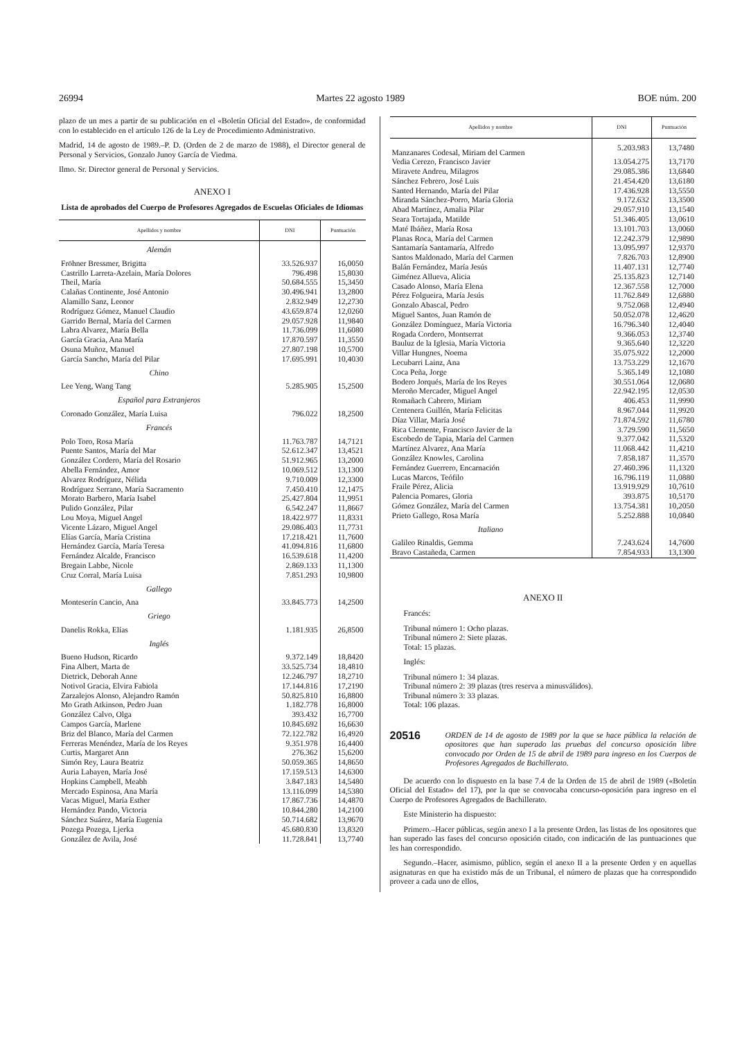26994 Martes 22 agosto 1989 BOE núm. 200
plazo de un mes a partir de su publicación en el «Boletín Oficial del Estado», de conformidad con lo establecido en el artículo 126 de la Ley de Procedimiento Administrativo.
Madrid, 14 de agosto de 1989.–P. D. (Orden de 2 de marzo de 1988), el Director general de Personal y Servicios, Gonzalo Junoy García de Viedma.
Ilmo. Sr. Director general de Personal y Servicios.
ANEXO I
Lista de aprobados del Cuerpo de Profesores Agregados de Escuelas Oficiales de Idiomas
| Apellidos y nombre | DNI | Puntuación |
| --- | --- | --- |
| Alemán | | |
| Fröhner Bressmer, Brigitta | 33.526.937 | 16,0050 |
| Castrillo Larreta-Azelain, María Dolores | 796.498 | 15,8030 |
| Theil, María | 50.684.555 | 15,3450 |
| Calañas Continente, José Antonio | 30.496.941 | 13,2800 |
| Alamillo Sanz, Leonor | 2.832.949 | 12,2730 |
| Rodríguez Gómez, Manuel Claudio | 43.659.874 | 12,0260 |
| Garrido Bernal, María del Carmen | 29.057.928 | 11,9840 |
| Labra Alvarez, María Bella | 11.736.099 | 11,6080 |
| García Gracia, Ana María | 17.870.597 | 11,3550 |
| Osuna Muñoz, Manuel | 27.807.198 | 10,5700 |
| García Sancho, María del Pilar | 17.695.991 | 10,4030 |
| Chino | | |
| Lee Yeng, Wang Tang | 5.285.905 | 15,2500 |
| Español para Extranjeros | | |
| Coronado González, María Luisa | 796.022 | 18,2500 |
| Francés | | |
| Polo Toro, Rosa María | 11.763.787 | 14,7121 |
| Puente Santos, María del Mar | 52.612.347 | 13,4521 |
| González Cordero, María del Rosario | 51.912.965 | 13,2000 |
| Abella Fernández, Amor | 10.069.512 | 13,1300 |
| Alvarez Rodríguez, Nélida | 9.710.009 | 12,3300 |
| Rodríguez Serrano, María Sacramento | 7.450.410 | 12,1475 |
| Morato Barbero, María Isabel | 25.427.804 | 11,9951 |
| Pulido González, Pilar | 6.542.247 | 11,8667 |
| Lou Moya, Miguel Angel | 18.422.977 | 11,8331 |
| Vicente Lázaro, Miguel Angel | 29.086.403 | 11,7731 |
| Elías García, María Cristina | 17.218.421 | 11,7600 |
| Hernández García, María Teresa | 41.094.816 | 11,6800 |
| Fernández Alcalde, Francisco | 16.539.618 | 11,4200 |
| Bregain Labbe, Nicole | 2.869.133 | 11,1300 |
| Cruz Corral, María Luisa | 7.851.293 | 10,9800 |
| Gallego | | |
| Monteserín Cancio, Ana | 33.845.773 | 14,2500 |
| Griego | | |
| Danelis Rokka, Elías | 1.181.935 | 26,8500 |
| Inglés | | |
| Bueno Hudson, Ricardo | 9.372.149 | 18,8420 |
| Fina Albert, Marta de | 33.525.734 | 18,4810 |
| Dietrick, Deborah Anne | 12.246.797 | 18,2710 |
| Notivol Gracia, Elvira Fabiola | 17.144.816 | 17,2190 |
| Zarzalejos Alonso, Alejandro Ramón | 50.825.810 | 16,8800 |
| Mo Grath Atkinson, Pedro Juan | 1.182.778 | 16,8000 |
| González Calvo, Olga | 393.432 | 16,7700 |
| Campos García, Marlene | 10.845.692 | 16,6630 |
| Briz del Blanco, María del Carmen | 72.122.782 | 16,4920 |
| Ferreras Menéndez, María de los Reyes | 9.351.978 | 16,4400 |
| Curtis, Margaret Ann | 276.362 | 15,6200 |
| Simón Rey, Laura Beatriz | 50.059.365 | 14,8650 |
| Auria Labayen, María José | 17.159.513 | 14,6300 |
| Hopkins Campbell, Meabh | 3.847.183 | 14,5480 |
| Mercado Espinosa, Ana María | 13.116.099 | 14,5380 |
| Vacas Miguel, María Esther | 17.867.736 | 14,4870 |
| Hernández Pando, Victoria | 10.844.280 | 14,2100 |
| Sánchez Suárez, María Eugenia | 50.714.682 | 13,9670 |
| Pozega Pozega, Ljerka | 45.680.830 | 13,8320 |
| González de Avila, José | 11.728.841 | 13,7740 |
| Apellidos y nombre | DNI | Puntuación |
| --- | --- | --- |
| Manzanares Codesal, Miriam del Carmen | 5.203.983 | 13,7480 |
| Vedia Cerezo, Francisco Javier | 13.054.275 | 13,7170 |
| Miravete Andreu, Milagros | 29.085.386 | 13,6840 |
| Sánchez Febrero, José Luis | 21.454.420 | 13,6180 |
| Santed Hernando, María del Pilar | 17.436.928 | 13,5550 |
| Miranda Sánchez-Porro, María Gloria | 9.172.632 | 13,3500 |
| Abad Martínez, Amalia Pilar | 29.057.910 | 13,1540 |
| Seara Tortajada, Matilde | 51.346.405 | 13,0610 |
| Maté Ibáñez, María Rosa | 13.101.703 | 13,0060 |
| Planas Roca, María del Carmen | 12.242.379 | 12,9890 |
| Santamaría Santamaría, Alfredo | 13.095.997 | 12,9370 |
| Santos Maldonado, María del Carmen | 7.826.703 | 12,8900 |
| Balán Fernández, María Jesús | 11.407.131 | 12,7740 |
| Giménez Allueva, Alicia | 25.135.823 | 12,7140 |
| Casado Alonso, María Elena | 12.367.558 | 12,7000 |
| Pérez Folgueira, María Jesús | 11.762.849 | 12,6880 |
| Gonzalo Abascal, Pedro | 9.752.068 | 12,4940 |
| Miguel Santos, Juan Ramón de | 50.052.078 | 12,4620 |
| González Domínguez, María Victoria | 16.796.340 | 12,4040 |
| Rogada Cordero, Montserrat | 9.366.053 | 12,3740 |
| Bauluz de la Iglesia, María Victoria | 9.365.640 | 12,3220 |
| Villar Hungnes, Noema | 35.075.922 | 12,2000 |
| Lecubarri Lainz, Ana | 13.753.229 | 12,1670 |
| Coca Peña, Jorge | 5.365.149 | 12,1080 |
| Bodero Jorqués, María de los Reyes | 30.551.064 | 12,0680 |
| Meroño Mercader, Miguel Angel | 22.942.195 | 12,0530 |
| Romañach Cabrero, Miriam | 406.453 | 11,9990 |
| Centenera Guillén, María Felicitas | 8.967.044 | 11,9920 |
| Díaz Villar, María José | 71.874.592 | 11,6780 |
| Rica Clemente, Francisco Javier de la | 3.729.590 | 11,5650 |
| Escobedo de Tapia, María del Carmen | 9.377.042 | 11,5320 |
| Martínez Alvarez, Ana María | 11.068.442 | 11,4210 |
| González Knowles, Carolina | 7.858.187 | 11,3570 |
| Fernández Guerrero, Encarnación | 27.460.396 | 11,1320 |
| Lucas Marcos, Teófilo | 16.796.119 | 11,0880 |
| Fraile Pérez, Alicia | 13.919.929 | 10,7610 |
| Palencia Pomares, Gloria | 393.875 | 10,5170 |
| Gómez González, María del Carmen | 13.754.381 | 10,2050 |
| Prieto Gallego, Rosa María | 5.252.888 | 10,0840 |
| Italiano | | |
| Galileo Rinaldis, Gemma | 7.243.624 | 14,7600 |
| Bravo Castañeda, Carmen | 7.854.933 | 13,1300 |
ANEXO II
Francés:
Tribunal número 1: Ocho plazas.
Tribunal número 2: Siete plazas.
Total: 15 plazas.
Inglés:
Tribunal número 1: 34 plazas.
Tribunal número 2: 39 plazas (tres reserva a minusválidos).
Tribunal número 3: 33 plazas.
Total: 106 plazas.
20516
ORDEN de 14 de agosto de 1989 por la que se hace pública la relación de opositores que han superado las pruebas del concurso oposición libre convocado por Orden de 15 de abril de 1989 para ingreso en los Cuerpos de Profesores Agregados de Bachillerato.
De acuerdo con lo dispuesto en la base 7.4 de la Orden de 15 de abril de 1989 («Boletín Oficial del Estado» del 17), por la que se convocaba concurso-oposición para ingreso en el Cuerpo de Profesores Agregados de Bachillerato.
Este Ministerio ha dispuesto:
Primero.–Hacer públicas, según anexo I a la presente Orden, las listas de los opositores que han superado las fases del concurso oposición citado, con indicación de las puntuaciones que les han correspondido.
Segundo.–Hacer, asimismo, público, según el anexo II a la presente Orden y en aquellas asignaturas en que ha existido más de un Tribunal, el número de plazas que ha correspondido proveer a cada uno de ellos,